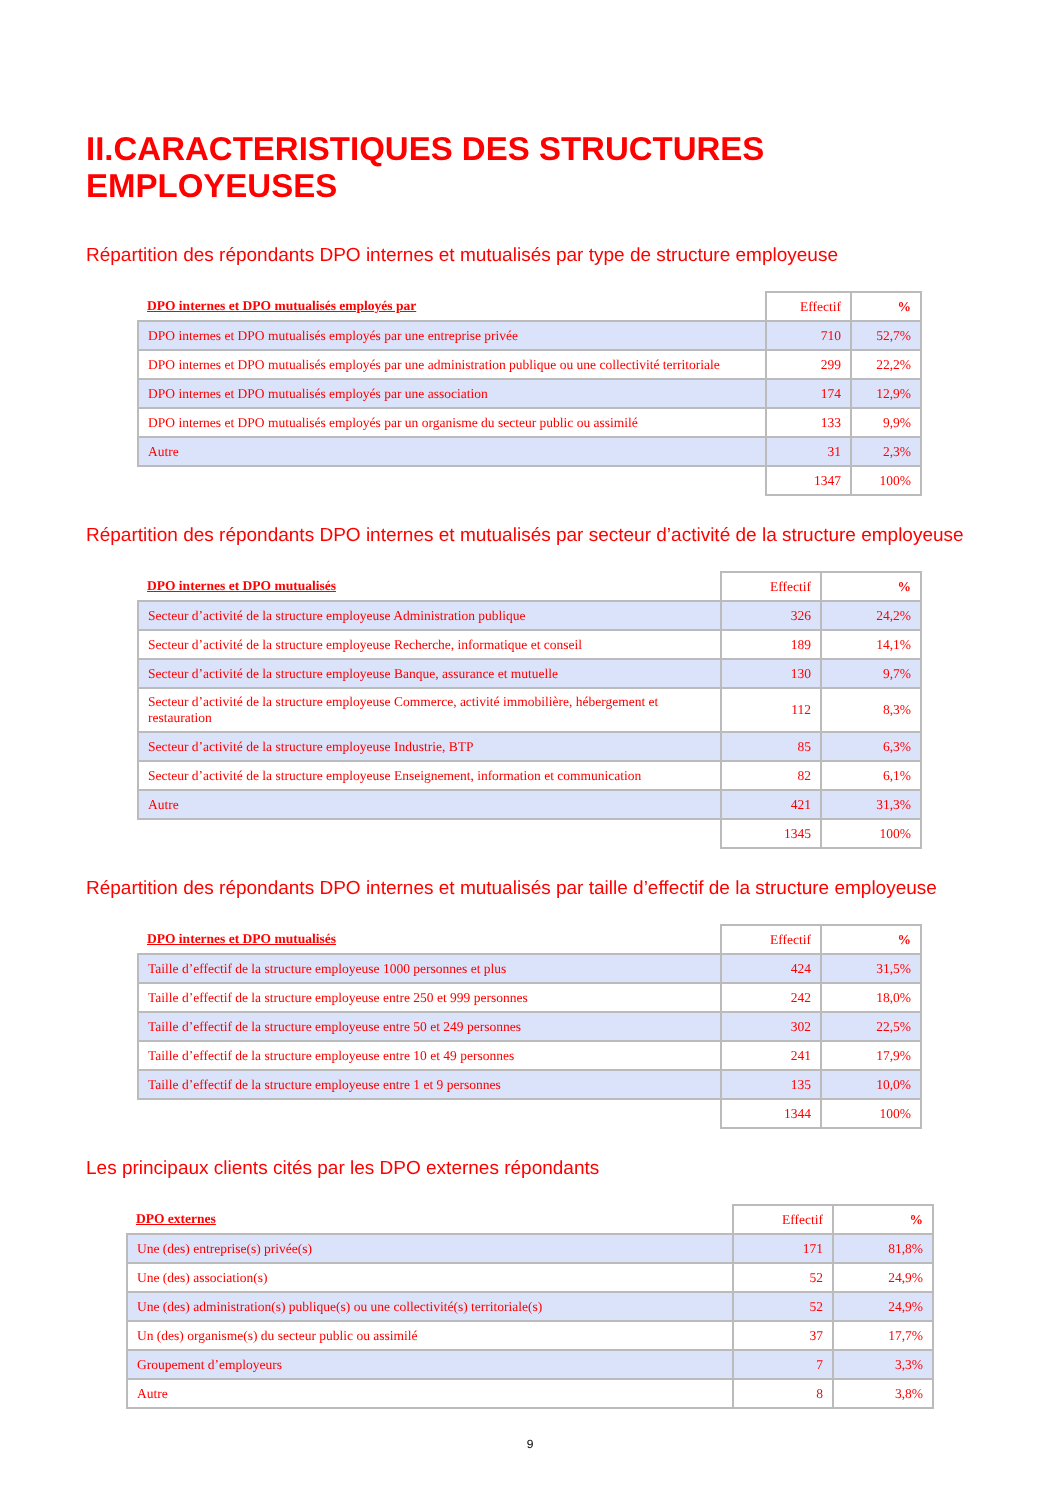II.CARACTERISTIQUES DES STRUCTURES EMPLOYEUSES
Répartition des répondants DPO internes et mutualisés par type de structure employeuse
| DPO internes et DPO mutualisés employés par | Effectif | % |
| --- | --- | --- |
| DPO internes et DPO mutualisés employés par une entreprise privée | 710 | 52,7% |
| DPO internes et DPO mutualisés employés par une administration publique ou une collectivité territoriale | 299 | 22,2% |
| DPO internes et DPO mutualisés employés par une association | 174 | 12,9% |
| DPO internes et DPO mutualisés employés par un organisme du secteur public ou assimilé | 133 | 9,9% |
| Autre | 31 | 2,3% |
| | 1347 | 100% |
Répartition des répondants DPO internes et mutualisés par secteur d’activité de la structure employeuse
| DPO internes et DPO mutualisés | Effectif | % |
| --- | --- | --- |
| Secteur d’activité de la structure employeuse Administration publique | 326 | 24,2% |
| Secteur d’activité de la structure employeuse Recherche, informatique et conseil | 189 | 14,1% |
| Secteur d’activité de la structure employeuse Banque, assurance et mutuelle | 130 | 9,7% |
| Secteur d’activité de la structure employeuse Commerce, activité immobilière, hébergement et restauration | 112 | 8,3% |
| Secteur d’activité de la structure employeuse Industrie, BTP | 85 | 6,3% |
| Secteur d’activité de la structure employeuse Enseignement, information et communication | 82 | 6,1% |
| Autre | 421 | 31,3% |
| | 1345 | 100% |
Répartition des répondants DPO internes et mutualisés par taille d’effectif de la structure employeuse
| DPO internes et DPO mutualisés | Effectif | % |
| --- | --- | --- |
| Taille d’effectif de la structure employeuse 1000 personnes et plus | 424 | 31,5% |
| Taille d’effectif de la structure employeuse entre 250 et 999 personnes | 242 | 18,0% |
| Taille d’effectif de la structure employeuse entre 50 et 249 personnes | 302 | 22,5% |
| Taille d’effectif de la structure employeuse entre 10 et 49 personnes | 241 | 17,9% |
| Taille d’effectif de la structure employeuse entre 1 et 9 personnes | 135 | 10,0% |
| | 1344 | 100% |
Les principaux clients cités par les DPO externes répondants
| DPO externes | Effectif | % |
| --- | --- | --- |
| Une (des) entreprise(s) privée(s) | 171 | 81,8% |
| Une (des) association(s) | 52 | 24,9% |
| Une (des) administration(s) publique(s) ou une collectivité(s) territoriale(s) | 52 | 24,9% |
| Un (des) organisme(s) du secteur public ou assimilé | 37 | 17,7% |
| Groupement d’employeurs | 7 | 3,3% |
| Autre | 8 | 3,8% |
9